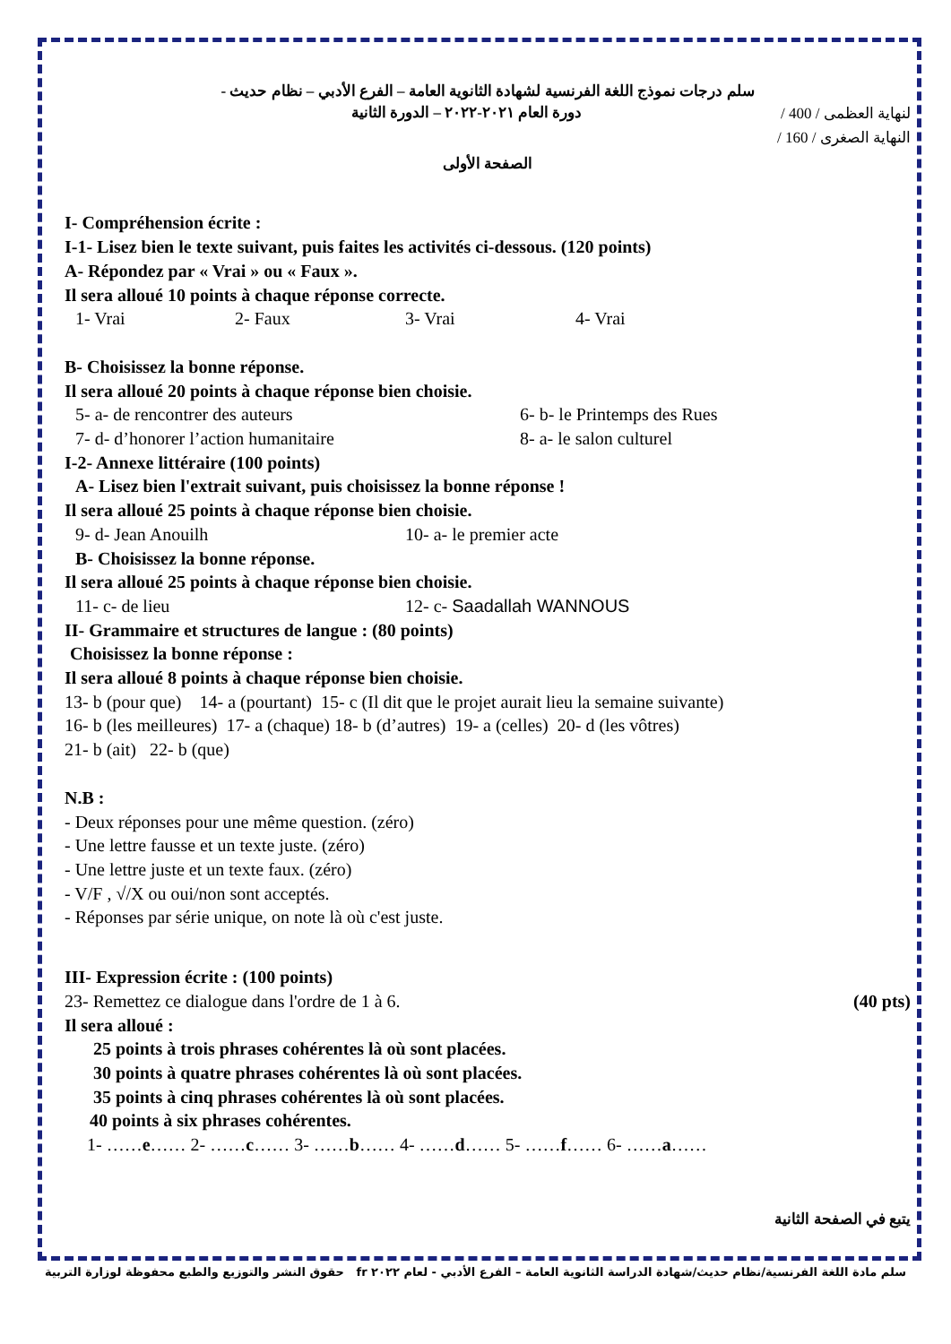سلم درجات نموذج اللغة الفرنسية لشهادة الثانوية العامة – الفرع الأدبي – نظام حديث -
لنهاية العظمى / 400 / دورة العام ٢٠٢١-٢٠٢٢ – الدورة الثانية
النهاية الصغرى / 160 /
الصفحة الأولى
I- Compréhension écrite :
I-1- Lisez bien le texte suivant, puis faites les activités ci-dessous. (120 points)
A- Répondez par « Vrai » ou « Faux ».
Il sera alloué 10 points à chaque réponse correcte.
1- Vrai 2- Faux 3- Vrai 4- Vrai
B- Choisissez la bonne réponse.
Il sera alloué 20 points à chaque réponse bien choisie.
5- a- de rencontrer des auteurs 6- b- le Printemps des Rues
7- d- d’honorer l’action humanitaire 8- a- le salon culturel
I-2- Annexe littéraire (100 points)
A- Lisez bien l'extrait suivant, puis choisissez la bonne réponse !
Il sera alloué 25 points à chaque réponse bien choisie.
9- d- Jean Anouilh 10- a- le premier acte
B- Choisissez la bonne réponse.
Il sera alloué 25 points à chaque réponse bien choisie.
11- c- de lieu 12- c- Saadallah WANNOUS
II- Grammaire et structures de langue : (80 points)
Choisissez la bonne réponse :
Il sera alloué 8 points à chaque réponse bien choisie.
13- b (pour que) 14- a (pourtant) 15- c (Il dit que le projet aurait lieu la semaine suivante)
16- b (les meilleures) 17- a (chaque) 18- b (d’autres) 19- a (celles) 20- d (les vôtres)
21- b (ait) 22- b (que)
N.B :
- Deux réponses pour une même question. (zéro)
- Une lettre fausse et un texte juste. (zéro)
- Une lettre juste et un texte faux. (zéro)
- V/F , √/X ou oui/non sont acceptés.
- Réponses par série unique, on note là où c'est juste.
III- Expression écrite : (100 points)
23- Remettez ce dialogue dans l'ordre de 1 à 6. (40 pts)
Il sera alloué :
25 points à trois phrases cohérentes là où sont placées.
30 points à quatre phrases cohérentes là où sont placées.
35 points à cinq phrases cohérentes là où sont placées.
40 points à six phrases cohérentes.
1- ……e…… 2- ……c…… 3- ……b…… 4- ……d…… 5- ……f…… 6- ……a……
يتبع في الصفحة الثانية
سلم مادة اللغة الفرنسية/نظام حديث/شهادة الدراسة الثانوية العامة – الفرع الأدبي - لعام ٢٠٢٢ fr حقوق النشر والتوزيع والطبع محفوظة لوزارة التربية